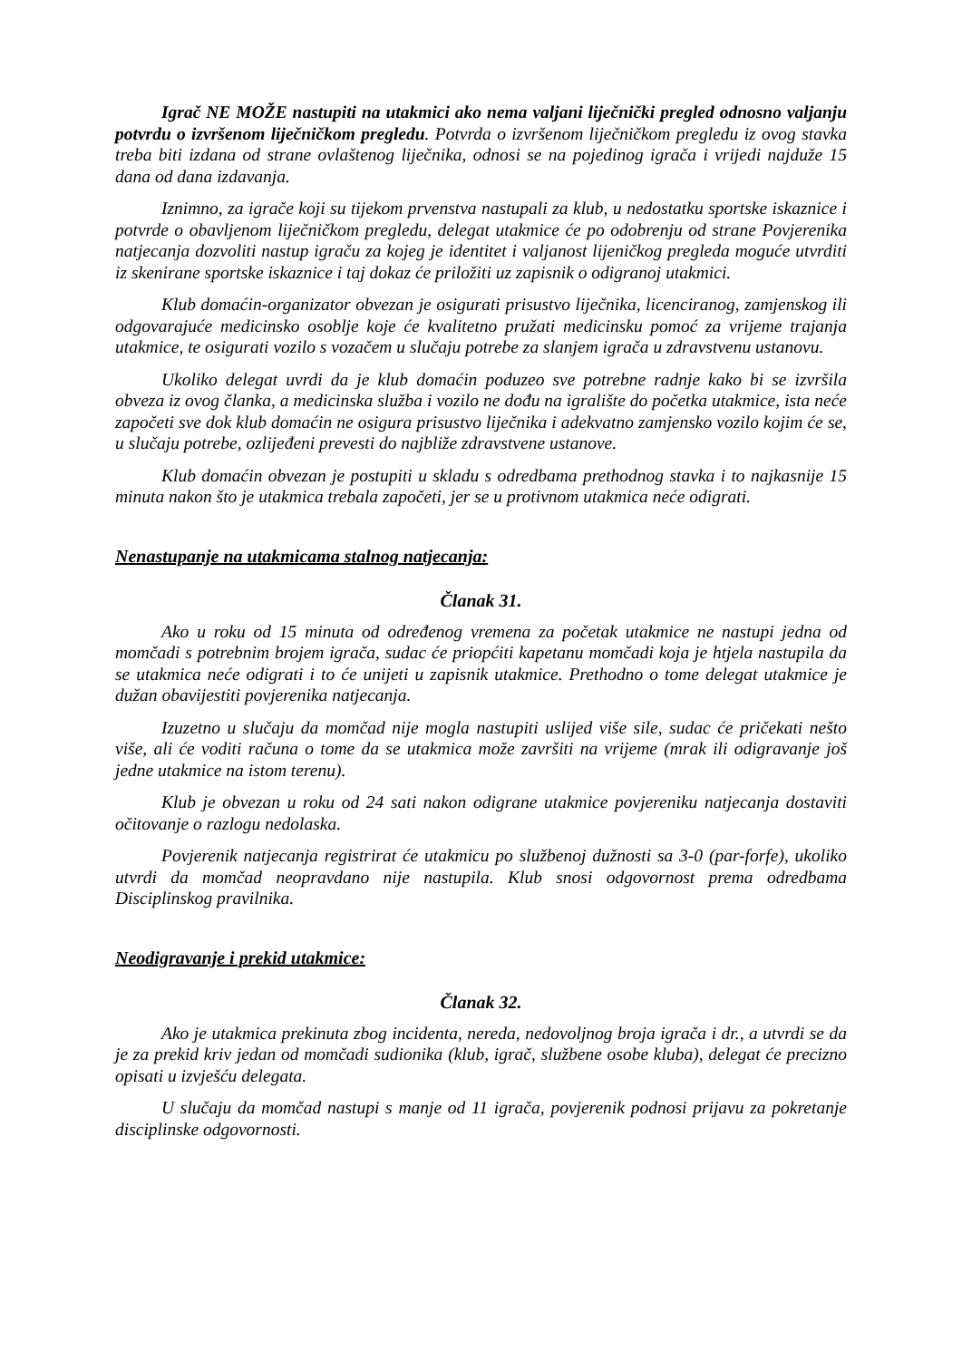Igrač NE MOŽE nastupiti na utakmici ako nema valjani liječnički pregled odnosno valjanju potvrdu o izvršenom liječničkom pregledu. Potvrda o izvršenom liječničkom pregledu iz ovog stavka treba biti izdana od strane ovlaštenog liječnika, odnosi se na pojedinog igrača i vrijedi najduže 15 dana od dana izdavanja.
Iznimno, za igrače koji su tijekom prvenstva nastupali za klub, u nedostatku sportske iskaznice i potvrde o obavljenom liječničkom pregledu, delegat utakmice će po odobrenju od strane Povjerenika natjecanja dozvoliti nastup igraču za kojeg je identitet i valjanost lijeničkog pregleda moguće utvrditi iz skenirane sportske iskaznice i taj dokaz će priložiti uz zapisnik o odigranoj utakmici.
Klub domaćin-organizator obvezan je osigurati prisustvo liječnika, licenciranog, zamjenskog ili odgovarajuće medicinsko osoblje koje će kvalitetno pružati medicinsku pomoć za vrijeme trajanja utakmice, te osigurati vozilo s vozačem u slučaju potrebe za slanjem igrača u zdravstvenu ustanovu.
Ukoliko delegat uvrdi da je klub domaćin poduzeo sve potrebne radnje kako bi se izvršila obveza iz ovog članka, a medicinska služba i vozilo ne dođu na igralište do početka utakmice, ista neće započeti sve dok klub domaćin ne osigura prisustvo liječnika i adekvatno zamjensko vozilo kojim će se, u slučaju potrebe, ozlijeđeni prevesti do najbliže zdravstvene ustanove.
Klub domaćin obvezan je postupiti u skladu s odredbama prethodnog stavka i to najkasnije 15 minuta nakon što je utakmica trebala započeti, jer se u protivnom utakmica neće odigrati.
Nenastupanje na utakmicama stalnog natjecanja:
Članak 31.
Ako u roku od 15 minuta od određenog vremena za početak utakmice ne nastupi jedna od momčadi s potrebnim brojem igrača, sudac će priopćiti kapetanu momčadi koja je htjela nastupila da se utakmica neće odigrati i to će unijeti u zapisnik utakmice. Prethodno o tome delegat utakmice je dužan obavijestiti povjerenika natjecanja.
Izuzetno u slučaju da momčad nije mogla nastupiti uslijed više sile, sudac će pričekati nešto više, ali će voditi računa o tome da se utakmica može završiti na vrijeme (mrak ili odigravanje još jedne utakmice na istom terenu).
Klub je obvezan u roku od 24 sati nakon odigrane utakmice povjereniku natjecanja dostaviti očitovanje o razlogu nedolaska.
Povjerenik natjecanja registrirat će utakmicu po službenoj dužnosti sa 3-0 (par-forfe), ukoliko utvrdi da momčad neopravdano nije nastupila. Klub snosi odgovornost prema odredbama Disciplinskog pravilnika.
Neodigravanje i prekid utakmice:
Članak 32.
Ako je utakmica prekinuta zbog incidenta, nereda, nedovoljnog broja igrača i dr., a utvrdi se da je za prekid kriv jedan od momčadi sudionika (klub, igrač, službene osobe kluba), delegat će precizno opisati u izvješću delegata.
U slučaju da momčad nastupi s manje od 11 igrača, povjerenik podnosi prijavu za pokretanje disciplinske odgovornosti.